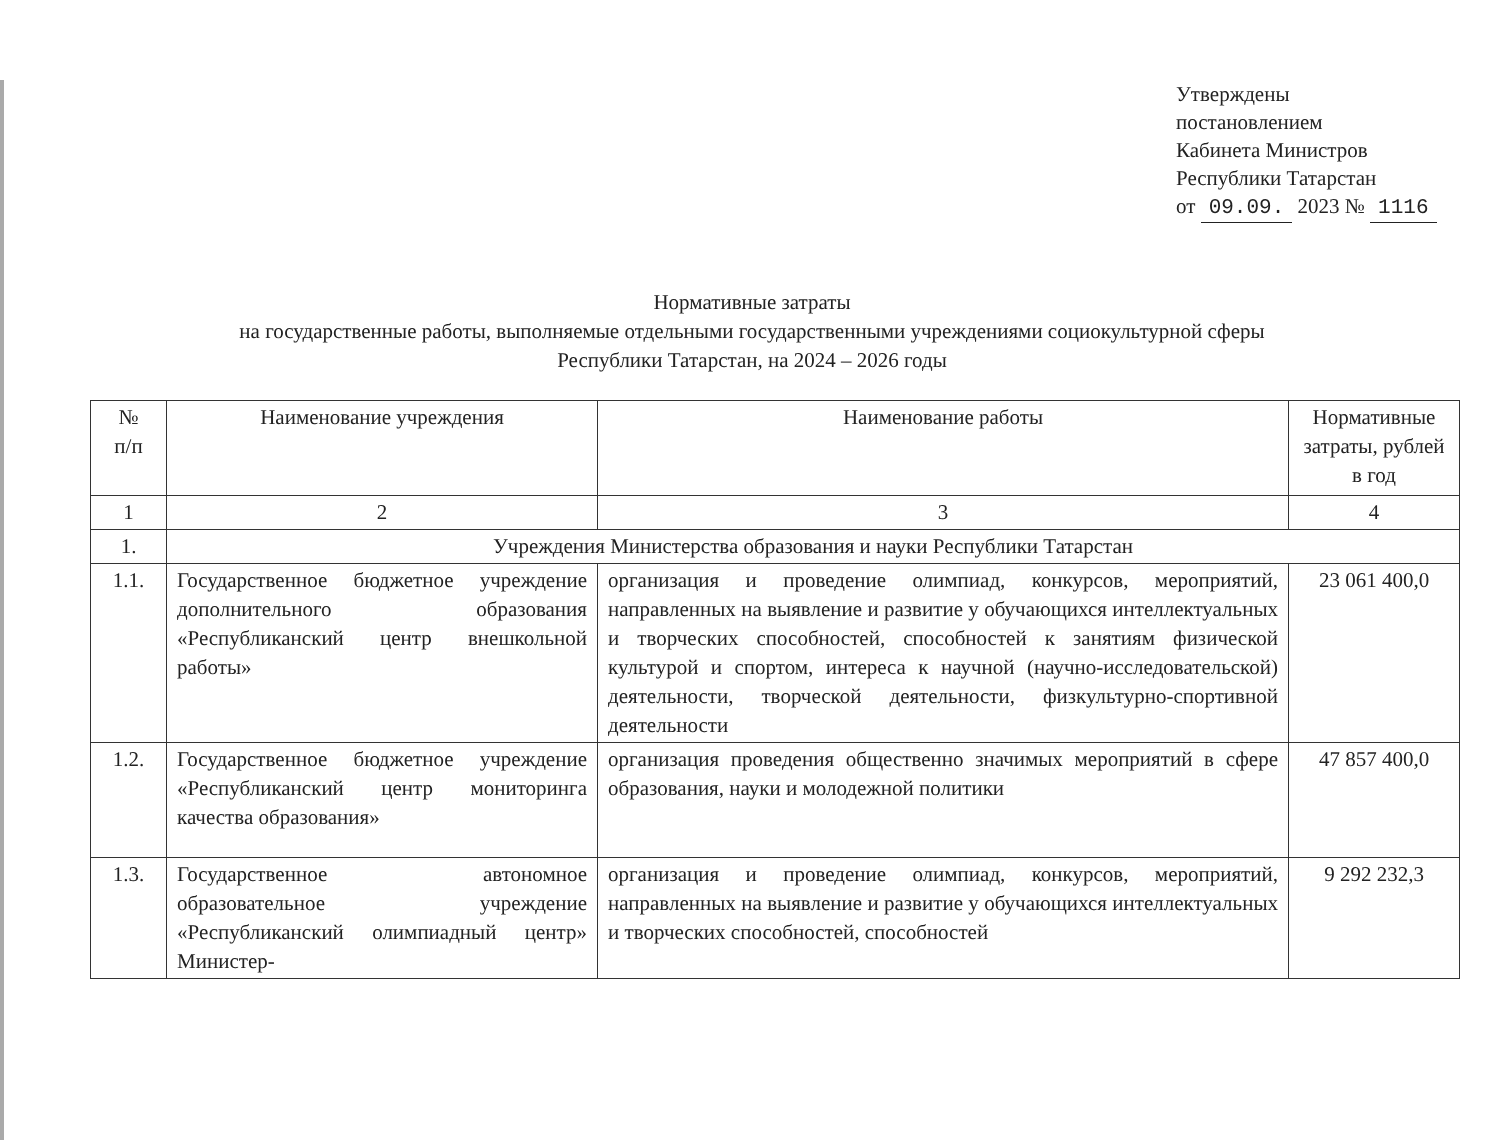Утверждены
постановлением
Кабинета Министров
Республики Татарстан
от 09.09. 2023 № 1116
Нормативные затраты
на государственные работы, выполняемые отдельными государственными учреждениями социокультурной сферы
Республики Татарстан, на 2024 – 2026 годы
| № п/п | Наименование учреждения | Наименование работы | Нормативные затраты, рублей в год |
| --- | --- | --- | --- |
| 1 | 2 | 3 | 4 |
| 1. | Учреждения Министерства образования и науки Республики Татарстан | | |
| 1.1. | Государственное бюджетное учреждение дополнительного образования «Республиканский центр внешкольной работы» | организация и проведение олимпиад, конкурсов, мероприятий, направленных на выявление и развитие у обучающихся интеллектуальных и творческих способностей, способностей к занятиям физической культурой и спортом, интереса к научной (научно-исследовательской) деятельности, творческой деятельности, физкультурно-спортивной деятельности | 23 061 400,0 |
| 1.2. | Государственное бюджетное учреждение «Республиканский центр мониторинга качества образования» | организация проведения общественно значимых мероприятий в сфере образования, науки и молодежной политики | 47 857 400,0 |
| 1.3. | Государственное автономное образовательное учреждение «Республиканский олимпиадный центр» Министер- | организация и проведение олимпиад, конкурсов, мероприятий, направленных на выявление и развитие у обучающихся интеллектуальных и творческих способностей, способностей | 9 292 232,3 |